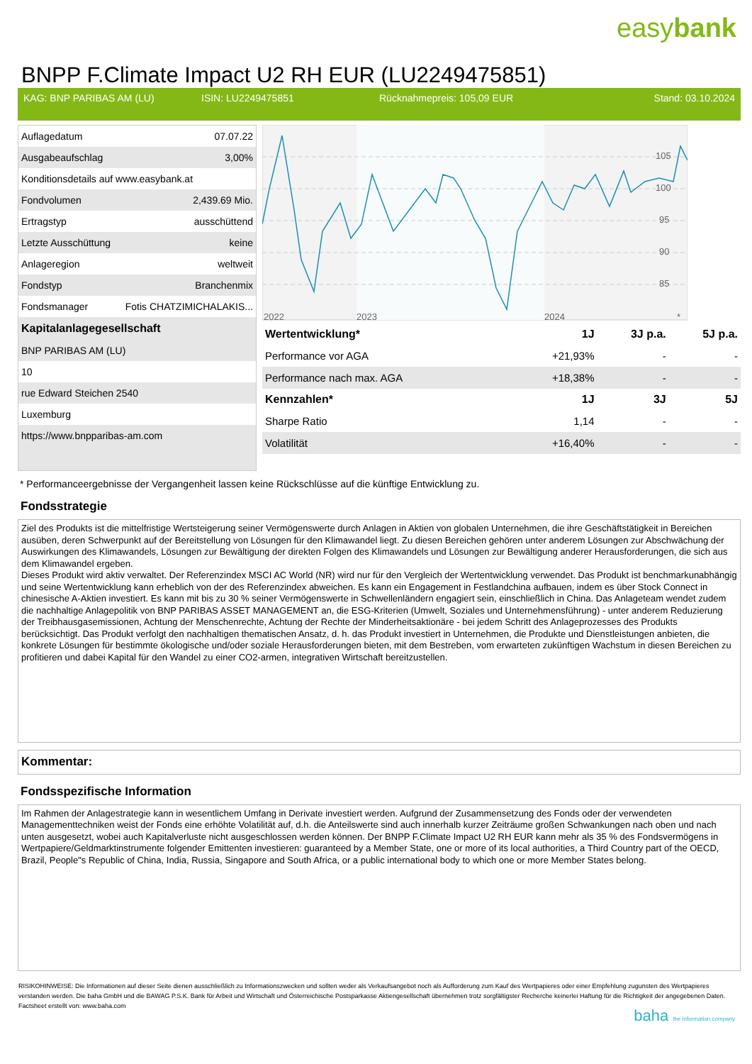easybank
BNPP F.Climate Impact U2 RH EUR (LU2249475851)
KAG: BNP PARIBAS AM (LU) ISIN: LU2249475851 Rücknahmepreis: 105,09 EUR Stand: 03.10.2024
| Auflagedatum | 07.07.22 |
| Ausgabeaufschlag | 3,00% |
| Konditionsdetails auf www.easybank.at | |
| Fondvolumen | 2,439.69 Mio. |
| Ertragstyp | ausschüttend |
| Letzte Ausschüttung | keine |
| Anlageregion | weltweit |
| Fondstyp | Branchenmix |
| Fondsmanager | Fotis CHATZIMICHALAKIS... |
| Kapitalanlagegesellschaft | |
| BNP PARIBAS AM (LU) | |
| 10 | |
| rue Edward Steichen 2540 | |
| Luxemburg | |
| https://www.bnpparibas-am.com | |
105
100
95
90
85
2022
2023
2024
*
| Wertentwicklung* | 1J | 3J p.a. | 5J p.a. |
| --- | --- | --- | --- |
| Performance vor AGA | +21,93% | - | - |
| Performance nach max. AGA | +18,38% | - | - |
| Kennzahlen* | 1J | 3J | 5J |
| Sharpe Ratio | 1,14 | - | - |
| Volatilität | +16,40% | - | - |
* Performanceergebnisse der Vergangenheit lassen keine Rückschlüsse auf die künftige Entwicklung zu.
Fondsstrategie
Ziel des Produkts ist die mittelfristige Wertsteigerung seiner Vermögenswerte durch Anlagen in Aktien von globalen Unternehmen, die ihre Geschäftstätigkeit in Bereichen ausüben, deren Schwerpunkt auf der Bereitstellung von Lösungen für den Klimawandel liegt. Zu diesen Bereichen gehören unter anderem Lösungen zur Abschwächung der Auswirkungen des Klimawandels, Lösungen zur Bewältigung der direkten Folgen des Klimawandels und Lösungen zur Bewältigung anderer Herausforderungen, die sich aus dem Klimawandel ergeben.
Dieses Produkt wird aktiv verwaltet. Der Referenzindex MSCI AC World (NR) wird nur für den Vergleich der Wertentwicklung verwendet. Das Produkt ist benchmarkunabhängig und seine Wertentwicklung kann erheblich von der des Referenzindex abweichen. Es kann ein Engagement in Festlandchina aufbauen, indem es über Stock Connect in chinesische A-Aktien investiert. Es kann mit bis zu 30 % seiner Vermögenswerte in Schwellenländern engagiert sein, einschließlich in China. Das Anlageteam wendet zudem die nachhaltige Anlagepolitik von BNP PARIBAS ASSET MANAGEMENT an, die ESG-Kriterien (Umwelt, Soziales und Unternehmensführung) - unter anderem Reduzierung der Treibhausgasemissionen, Achtung der Menschenrechte, Achtung der Rechte der Minderheitsaktionäre - bei jedem Schritt des Anlageprozesses des Produkts berücksichtigt. Das Produkt verfolgt den nachhaltigen thematischen Ansatz, d. h. das Produkt investiert in Unternehmen, die Produkte und Dienstleistungen anbieten, die konkrete Lösungen für bestimmte ökologische und/oder soziale Herausforderungen bieten, mit dem Bestreben, vom erwarteten zukünftigen Wachstum in diesen Bereichen zu profitieren und dabei Kapital für den Wandel zu einer CO2-armen, integrativen Wirtschaft bereitzustellen.
Kommentar:
Fondsspezifische Information
Im Rahmen der Anlagestrategie kann in wesentlichem Umfang in Derivate investiert werden. Aufgrund der Zusammensetzung des Fonds oder der verwendeten Managementtechniken weist der Fonds eine erhöhte Volatilität auf, d.h. die Anteilswerte sind auch innerhalb kurzer Zeiträume großen Schwankungen nach oben und nach unten ausgesetzt, wobei auch Kapitalverluste nicht ausgeschlossen werden können. Der BNPP F.Climate Impact U2 RH EUR kann mehr als 35 % des Fondsvermögens in Wertpapiere/Geldmarktinstrumente folgender Emittenten investieren: guaranteed by a Member State, one or more of its local authorities, a Third Country part of the OECD, Brazil, People"s Republic of China, India, Russia, Singapore and South Africa, or a public international body to which one or more Member States belong.
RISIKOHINWEISE: Die Informationen auf dieser Seite dienen ausschließlich zu Informationszwecken und sollten weder als Verkaufsangebot noch als Aufforderung zum Kauf des Wertpapieres oder einer Empfehlung zugunsten des Wertpapieres verstanden werden. Die baha GmbH und die BAWAG P.S.K. Bank für Arbeit und Wirtschaft und Österreichische Postsparkasse Aktiengesellschaft übernehmen trotz sorgfältigster Recherche keinerlei Haftung für die Richtigkeit der angegebenen Daten.
Factsheet erstellt von: www.baha.com
baha the information company